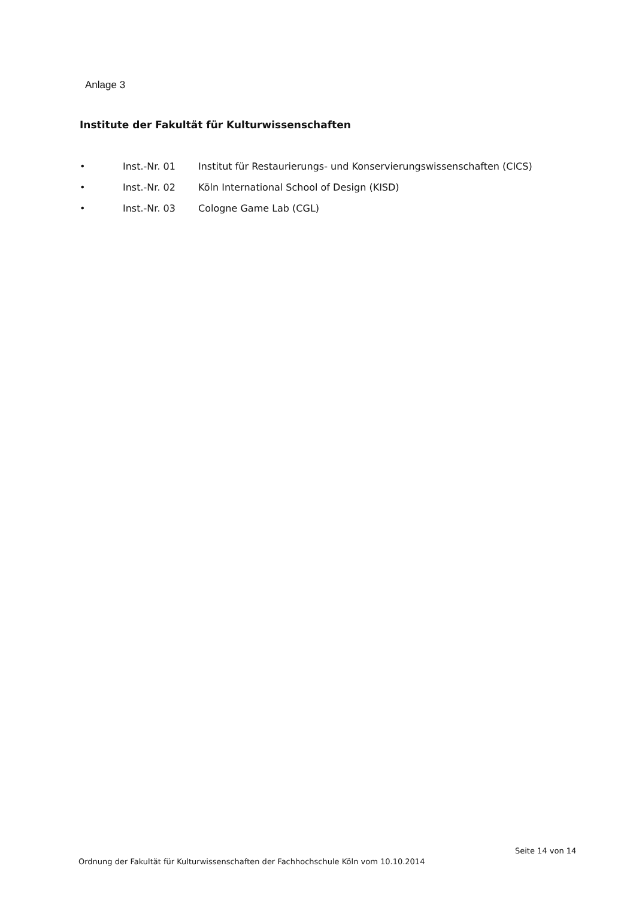Anlage 3
Institute der Fakultät für Kulturwissenschaften
• Inst.-Nr. 01 Institut für Restaurierungs- und Konservierungswissenschaften (CICS)
• Inst.-Nr. 02 Köln International School of Design (KISD)
• Inst.-Nr. 03 Cologne Game Lab (CGL)
Seite 14 von 14
Ordnung der Fakultät für Kulturwissenschaften der Fachhochschule Köln vom 10.10.2014